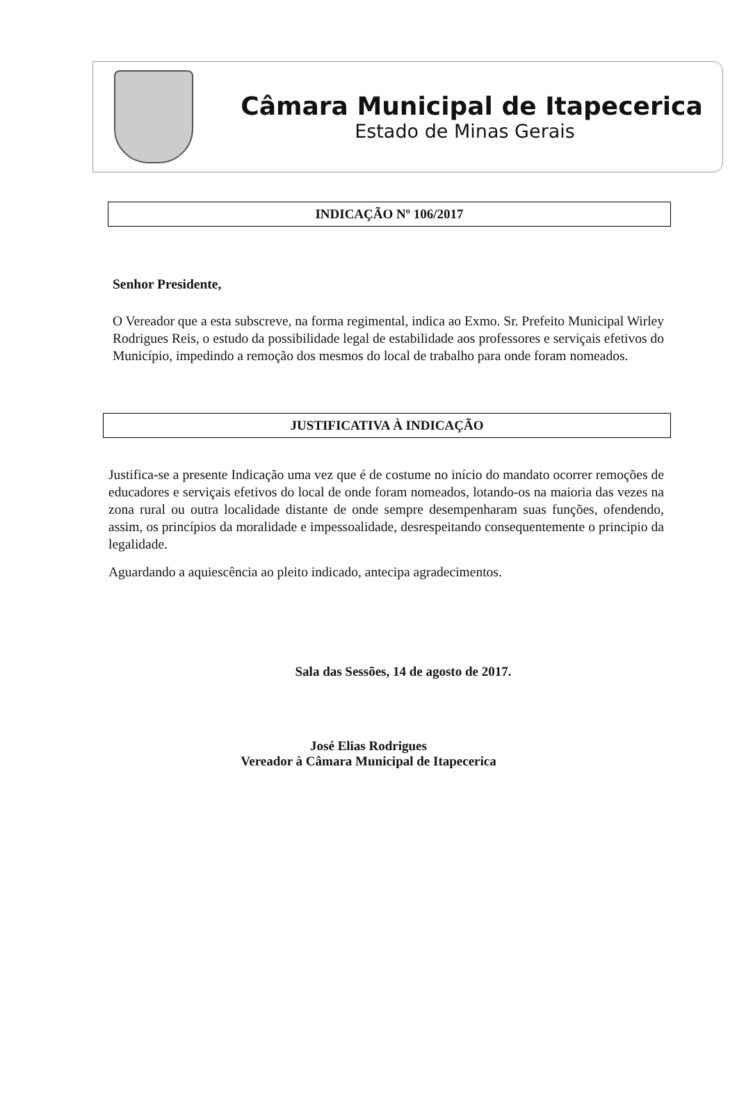Câmara Municipal de Itapecerica
Estado de Minas Gerais
INDICAÇÃO Nº 106/2017
Senhor Presidente,
O Vereador que a esta subscreve, na forma regimental, indica ao Exmo. Sr. Prefeito Municipal Wirley Rodrigues Reis, o estudo da possibilidade legal de estabilidade aos professores e serviçais efetivos do Município, impedindo a remoção dos mesmos do local de trabalho para onde foram nomeados.
JUSTIFICATIVA À INDICAÇÃO
Justifica-se a presente Indicação uma vez que é de costume no início do mandato ocorrer remoções de educadores e serviçais efetivos do local de onde foram nomeados, lotando-os na maioria das vezes na zona rural ou outra localidade distante de onde sempre desempenharam suas funções, ofendendo, assim, os princípios da moralidade e impessoalidade, desrespeitando consequentemente o principio da legalidade.
Aguardando a aquiescência ao pleito indicado, antecipa agradecimentos.
Sala das Sessões, 14 de agosto de 2017.
José Elias Rodrigues
Vereador à Câmara Municipal de Itapecerica